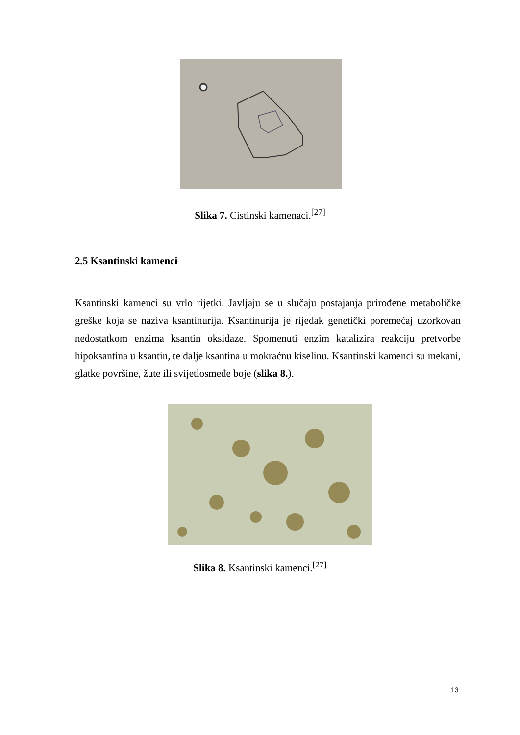Slika 7. Cistinski kamenaci.<sup>[27]</sup>
2.5 Ksantinski kamenci
Ksantinski kamenci su vrlo rijetki. Javljaju se u slučaju postajanja prirođene metaboličke greške koja se naziva ksantinurija. Ksantinurija je rijedak genetički poremećaj uzorkovan nedostatkom enzima ksantin oksidaze. Spomenuti enzim katalizira reakciju pretvorbe hipoksantina u ksantin, te dalje ksantina u mokraćnu kiselinu. Ksantinski kamenci su mekani, glatke površine, žute ili svijetlosmeđe boje (slika 8.).
Slika 8. Ksantinski kamenci.<sup>[27]</sup>
13